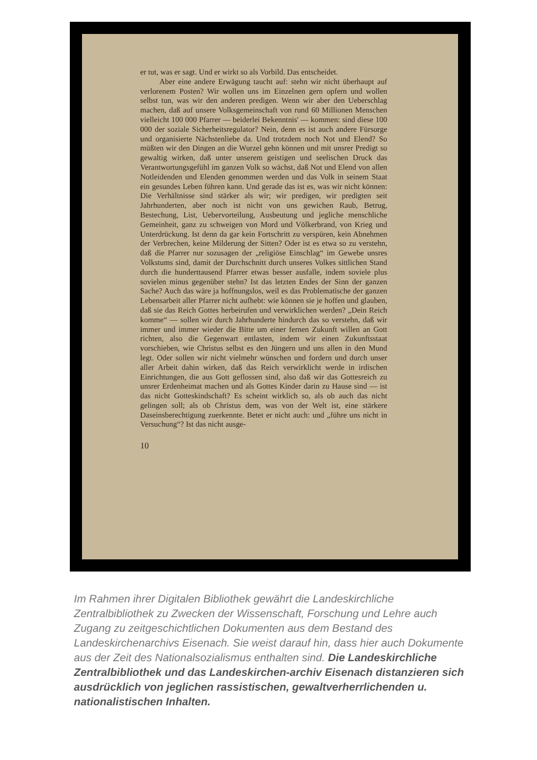er tut, was er sagt. Und er wirkt so als Vorbild. Das entscheidet.
Aber eine andere Erwägung taucht auf: stehn wir nicht überhaupt auf verlorenem Posten? Wir wollen uns im Einzelnen gern opfern und wollen selbst tun, was wir den anderen predigen. Wenn wir aber den Ueberschlag machen, daß auf unsere Volksgemeinschaft von rund 60 Millionen Menschen vielleicht 100 000 Pfarrer — beiderlei Bekenntnis' — kommen: sind diese 100 000 der soziale Sicherheitsregulator? Nein, denn es ist auch andere Fürsorge und organisierte Nächstenliebe da. Und trotzdem noch Not und Elend? So müßten wir den Dingen an die Wurzel gehn können und mit unsrer Predigt so gewaltig wirken, daß unter unserem geistigen und seelischen Druck das Verantwortungsgefühl im ganzen Volk so wächst, daß Not und Elend von allen Notleidenden und Elenden genommen werden und das Volk in seinem Staat ein gesundes Leben führen kann. Und gerade das ist es, was wir nicht können: Die Verhältnisse sind stärker als wir; wir predigen, wir predigten seit Jahrhunderten, aber noch ist nicht von uns gewichen Raub, Betrug, Bestechung, List, Uebervorteilung, Ausbeutung und jegliche menschliche Gemeinheit, ganz zu schweigen von Mord und Völkerbrand, von Krieg und Unterdrückung. Ist denn da gar kein Fortschritt zu verspüren, kein Abnehmen der Verbrechen, keine Milderung der Sitten? Oder ist es etwa so zu verstehn, daß die Pfarrer nur sozusagen der „religiöse Einschlag“ im Gewebe unsres Volkstums sind, damit der Durchschnitt durch unseres Volkes sittlichen Stand durch die hunderttausend Pfarrer etwas besser ausfalle, indem soviele plus sovielen minus gegenüber stehn? Ist das letzten Endes der Sinn der ganzen Sache? Auch das wäre ja hoffnungslos, weil es das Problematische der ganzen Lebensarbeit aller Pfarrer nicht aufhebt: wie können sie je hoffen und glauben, daß sie das Reich Gottes herbeirufen und verwirklichen werden? „Dein Reich komme“ — sollen wir durch Jahrhunderte hindurch das so verstehn, daß wir immer und immer wieder die Bitte um einer fernen Zukunft willen an Gott richten, also die Gegenwart entlasten, indem wir einen Zukunftsstaat vorschieben, wie Christus selbst es den Jüngern und uns allen in den Mund legt. Oder sollen wir nicht vielmehr wünschen und fordern und durch unser aller Arbeit dahin wirken, daß das Reich verwirklicht werde in irdischen Einrichtungen, die aus Gott geflossen sind, also daß wir das Gottesreich zu unsrer Erdenheimat machen und als Gottes Kinder darin zu Hause sind — ist das nicht Gotteskindschaft? Es scheint wirklich so, als ob auch das nicht gelingen soll; als ob Christus dem, was von der Welt ist, eine stärkere Daseinsberechtigung zuerkennte. Betet er nicht auch: und „führe uns nicht in Versuchung“? Ist das nicht ausge-
10
Im Rahmen ihrer Digitalen Bibliothek gewährt die Landeskirchliche Zentralbibliothek zu Zwecken der Wissenschaft, Forschung und Lehre auch Zugang zu zeitgeschichtlichen Dokumenten aus dem Bestand des Landeskirchenarchivs Eisenach. Sie weist darauf hin, dass hier auch Dokumente aus der Zeit des Nationalsozialismus enthalten sind. Die Landeskirchliche Zentralbibliothek und das Landeskirchen-archiv Eisenach distanzieren sich ausdrücklich von jeglichen rassistischen, gewaltverherrlichenden u. nationalistischen Inhalten.